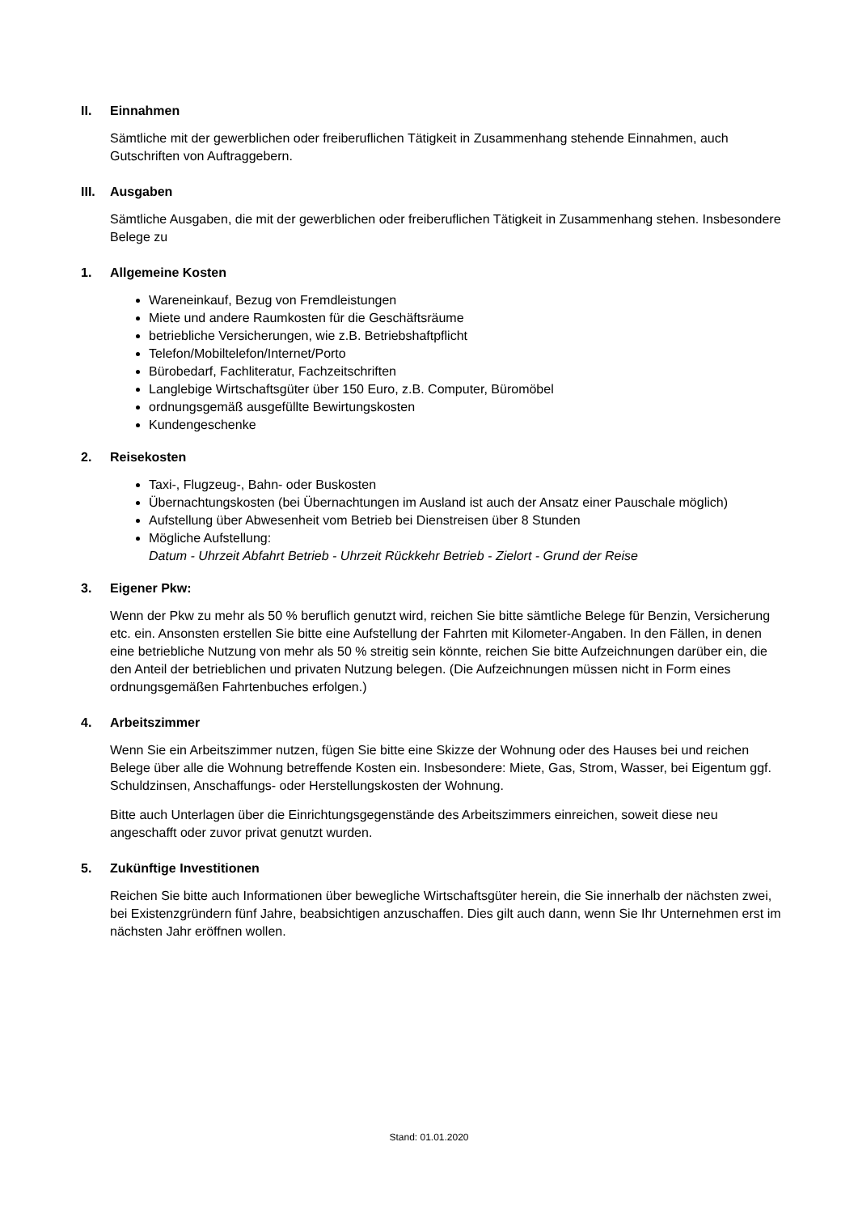II. Einnahmen
Sämtliche mit der gewerblichen oder freiberuflichen Tätigkeit in Zusammenhang stehende Einnahmen, auch Gutschriften von Auftraggebern.
III. Ausgaben
Sämtliche Ausgaben, die mit der gewerblichen oder freiberuflichen Tätigkeit in Zusammenhang stehen. Insbesondere Belege zu
1. Allgemeine Kosten
Wareneinkauf, Bezug von Fremdleistungen
Miete und andere Raumkosten für die Geschäftsräume
betriebliche Versicherungen, wie z.B. Betriebshaftpflicht
Telefon/Mobiltelefon/Internet/Porto
Bürobedarf, Fachliteratur, Fachzeitschriften
Langlebige Wirtschaftsgüter über 150 Euro, z.B. Computer, Büromöbel
ordnungsgemäß ausgefüllte Bewirtungskosten
Kundengeschenke
2. Reisekosten
Taxi-, Flugzeug-, Bahn- oder Buskosten
Übernachtungskosten (bei Übernachtungen im Ausland ist auch der Ansatz einer Pauschale möglich)
Aufstellung über Abwesenheit vom Betrieb bei Dienstreisen über 8 Stunden
Mögliche Aufstellung:
Datum - Uhrzeit Abfahrt Betrieb - Uhrzeit Rückkehr Betrieb - Zielort - Grund der Reise
3. Eigener Pkw:
Wenn der Pkw zu mehr als 50 % beruflich genutzt wird, reichen Sie bitte sämtliche Belege für Benzin, Versicherung etc. ein. Ansonsten erstellen Sie bitte eine Aufstellung der Fahrten mit Kilometer-Angaben. In den Fällen, in denen eine betriebliche Nutzung von mehr als 50 % streitig sein könnte, reichen Sie bitte Aufzeichnungen darüber ein, die den Anteil der betrieblichen und privaten Nutzung belegen. (Die Aufzeichnungen müssen nicht in Form eines ordnungsgemäßen Fahrtenbuches erfolgen.)
4. Arbeitszimmer
Wenn Sie ein Arbeitszimmer nutzen, fügen Sie bitte eine Skizze der Wohnung oder des Hauses bei und reichen Belege über alle die Wohnung betreffende Kosten ein. Insbesondere: Miete, Gas, Strom, Wasser, bei Eigentum ggf. Schuldzinsen, Anschaffungs- oder Herstellungskosten der Wohnung.
Bitte auch Unterlagen über die Einrichtungsgegenstände des Arbeitszimmers einreichen, soweit diese neu angeschafft oder zuvor privat genutzt wurden.
5. Zukünftige Investitionen
Reichen Sie bitte auch Informationen über bewegliche Wirtschaftsgüter herein, die Sie innerhalb der nächsten zwei, bei Existenzgründern fünf Jahre, beabsichtigen anzuschaffen. Dies gilt auch dann, wenn Sie Ihr Unternehmen erst im nächsten Jahr eröffnen wollen.
Stand: 01.01.2020